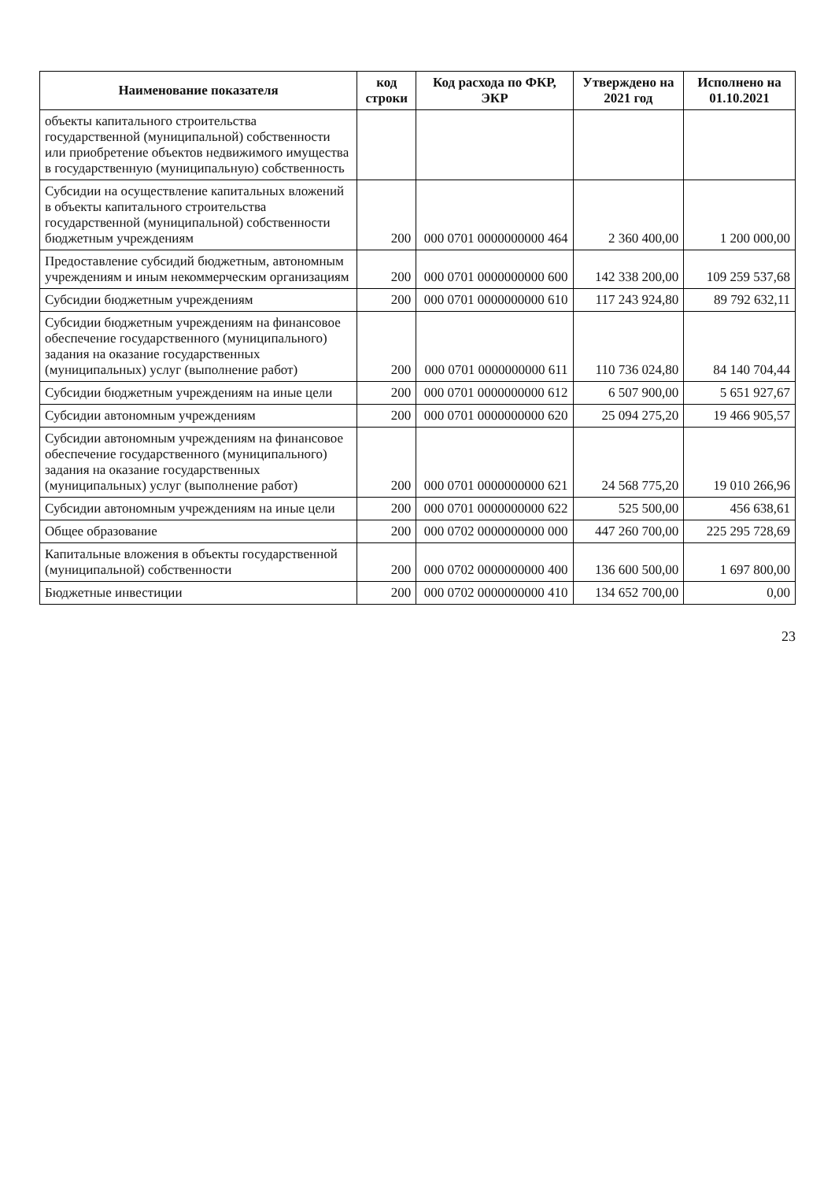| Наименование показателя | код строки | Код расхода по ФКР, ЭКР | Утверждено на 2021 год | Исполнено на 01.10.2021 |
| --- | --- | --- | --- | --- |
| объекты капитального строительства государственной (муниципальной) собственности или приобретение объектов недвижимого имущества в государственную (муниципальную) собственность | | | | |
| Субсидии на осуществление капитальных вложений в объекты капитального строительства государственной (муниципальной) собственности бюджетным учреждениям | 200 | 000 0701 0000000000 464 | 2 360 400,00 | 1 200 000,00 |
| Предоставление субсидий бюджетным, автономным учреждениям и иным некоммерческим организациям | 200 | 000 0701 0000000000 600 | 142 338 200,00 | 109 259 537,68 |
| Субсидии бюджетным учреждениям | 200 | 000 0701 0000000000 610 | 117 243 924,80 | 89 792 632,11 |
| Субсидии бюджетным учреждениям на финансовое обеспечение государственного (муниципального) задания на оказание государственных (муниципальных) услуг (выполнение работ) | 200 | 000 0701 0000000000 611 | 110 736 024,80 | 84 140 704,44 |
| Субсидии бюджетным учреждениям на иные цели | 200 | 000 0701 0000000000 612 | 6 507 900,00 | 5 651 927,67 |
| Субсидии автономным учреждениям | 200 | 000 0701 0000000000 620 | 25 094 275,20 | 19 466 905,57 |
| Субсидии автономным учреждениям на финансовое обеспечение государственного (муниципального) задания на оказание государственных (муниципальных) услуг (выполнение работ) | 200 | 000 0701 0000000000 621 | 24 568 775,20 | 19 010 266,96 |
| Субсидии автономным учреждениям на иные цели | 200 | 000 0701 0000000000 622 | 525 500,00 | 456 638,61 |
| Общее образование | 200 | 000 0702 0000000000 000 | 447 260 700,00 | 225 295 728,69 |
| Капитальные вложения в объекты государственной (муниципальной) собственности | 200 | 000 0702 0000000000 400 | 136 600 500,00 | 1 697 800,00 |
| Бюджетные инвестиции | 200 | 000 0702 0000000000 410 | 134 652 700,00 | 0,00 |
23